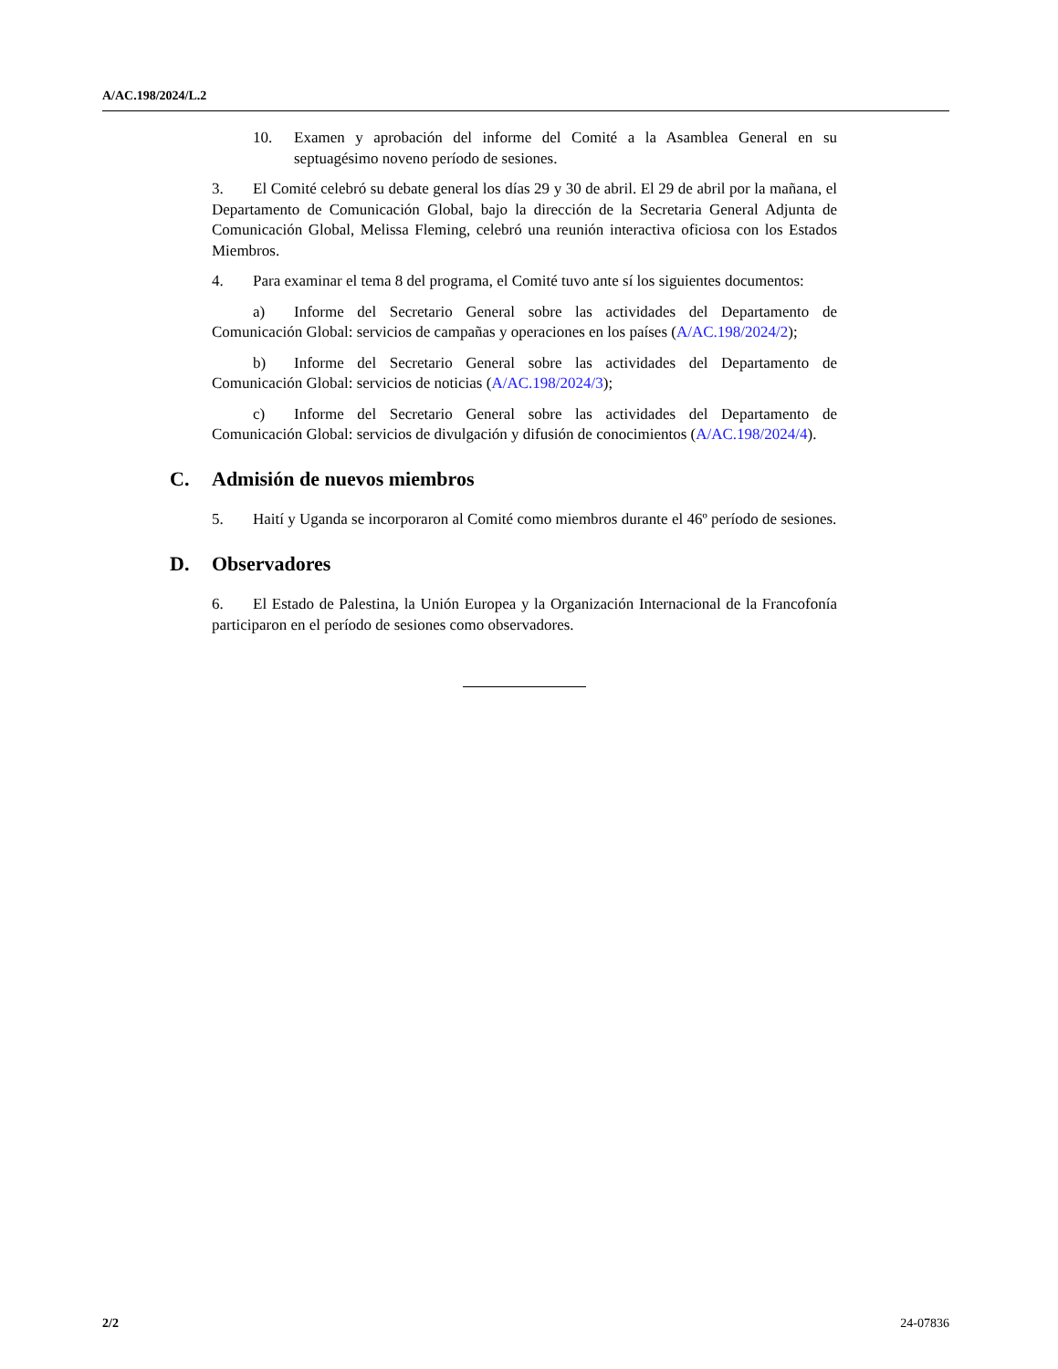A/AC.198/2024/L.2
10. Examen y aprobación del informe del Comité a la Asamblea General en su septuagésimo noveno período de sesiones.
3. El Comité celebró su debate general los días 29 y 30 de abril. El 29 de abril por la mañana, el Departamento de Comunicación Global, bajo la dirección de la Secretaria General Adjunta de Comunicación Global, Melissa Fleming, celebró una reunión interactiva oficiosa con los Estados Miembros.
4. Para examinar el tema 8 del programa, el Comité tuvo ante sí los siguientes documentos:
a) Informe del Secretario General sobre las actividades del Departamento de Comunicación Global: servicios de campañas y operaciones en los países (A/AC.198/2024/2);
b) Informe del Secretario General sobre las actividades del Departamento de Comunicación Global: servicios de noticias (A/AC.198/2024/3);
c) Informe del Secretario General sobre las actividades del Departamento de Comunicación Global: servicios de divulgación y difusión de conocimientos (A/AC.198/2024/4).
C. Admisión de nuevos miembros
5. Haití y Uganda se incorporaron al Comité como miembros durante el 46º período de sesiones.
D. Observadores
6. El Estado de Palestina, la Unión Europea y la Organización Internacional de la Francofonía participaron en el período de sesiones como observadores.
2/2 24-07836